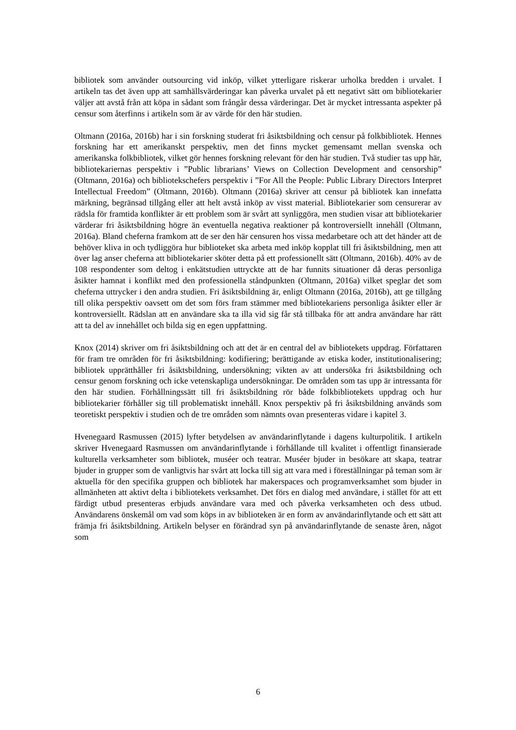bibliotek som använder outsourcing vid inköp, vilket ytterligare riskerar urholka bredden i urvalet. I artikeln tas det även upp att samhällsvärderingar kan påverka urvalet på ett negativt sätt om bibliotekarier väljer att avstå från att köpa in sådant som frångår dessa värderingar. Det är mycket intressanta aspekter på censur som återfinns i artikeln som är av värde för den här studien.
Oltmann (2016a, 2016b) har i sin forskning studerat fri åsiktsbildning och censur på folkbibliotek. Hennes forskning har ett amerikanskt perspektiv, men det finns mycket gemensamt mellan svenska och amerikanska folkbibliotek, vilket gör hennes forskning relevant för den här studien. Två studier tas upp här, bibliotekariernas perspektiv i ”Public librarians’ Views on Collection Development and censorship” (Oltmann, 2016a) och bibliotekschefers perspektiv i ”For All the People: Public Library Directors Interpret Intellectual Freedom” (Oltmann, 2016b). Oltmann (2016a) skriver att censur på bibliotek kan innefatta märkning, begränsad tillgång eller att helt avstå inköp av visst material. Bibliotekarier som censurerar av rädsla för framtida konflikter är ett problem som är svårt att synliggöra, men studien visar att bibliotekarier värderar fri åsiktsbildning högre än eventuella negativa reaktioner på kontroversiellt innehåll (Oltmann, 2016a). Bland cheferna framkom att de ser den här censuren hos vissa medarbetare och att det händer att de behöver kliva in och tydliggöra hur biblioteket ska arbeta med inköp kopplat till fri åsiktsbildning, men att över lag anser cheferna att bibliotekarier sköter detta på ett professionellt sätt (Oltmann, 2016b). 40% av de 108 respondenter som deltog i enkätstudien uttryckte att de har funnits situationer då deras personliga åsikter hamnat i konflikt med den professionella ståndpunkten (Oltmann, 2016a) vilket speglar det som cheferna uttrycker i den andra studien. Fri åsiktsbildning är, enligt Oltmann (2016a, 2016b), att ge tillgång till olika perspektiv oavsett om det som förs fram stämmer med bibliotekariens personliga åsikter eller är kontroversiellt. Rädslan att en användare ska ta illa vid sig får stå tillbaka för att andra användare har rätt att ta del av innehållet och bilda sig en egen uppfattning.
Knox (2014) skriver om fri åsiktsbildning och att det är en central del av bibliotekets uppdrag. Författaren för fram tre områden för fri åsiktsbildning: kodifiering; berättigande av etiska koder, institutionalisering; bibliotek upprätthåller fri åsiktsbildning, undersökning; vikten av att undersöka fri åsiktsbildning och censur genom forskning och icke vetenskapliga undersökningar. De områden som tas upp är intressanta för den här studien. Förhållningssätt till fri åsiktsbildning rör både folkbibliotekets uppdrag och hur bibliotekarier förhåller sig till problematiskt innehåll. Knox perspektiv på fri åsiktsbildning används som teoretiskt perspektiv i studien och de tre områden som nämnts ovan presenteras vidare i kapitel 3.
Hvenegaard Rasmussen (2015) lyfter betydelsen av användarinflytande i dagens kulturpolitik. I artikeln skriver Hvenegaard Rasmussen om användarinflytande i förhållande till kvalitet i offentligt finansierade kulturella verksamheter som bibliotek, muséer och teatrar. Muséer bjuder in besökare att skapa, teatrar bjuder in grupper som de vanligtvis har svårt att locka till sig att vara med i föreställningar på teman som är aktuella för den specifika gruppen och bibliotek har makerspaces och programverksamhet som bjuder in allmänheten att aktivt delta i bibliotekets verksamhet. Det förs en dialog med användare, i stället för att ett färdigt utbud presenteras erbjuds användare vara med och påverka verksamheten och dess utbud. Användarens önskemål om vad som köps in av biblioteken är en form av användarinflytande och ett sätt att främja fri åsiktsbildning. Artikeln belyser en förändrad syn på användarinflytande de senaste åren, något som
6